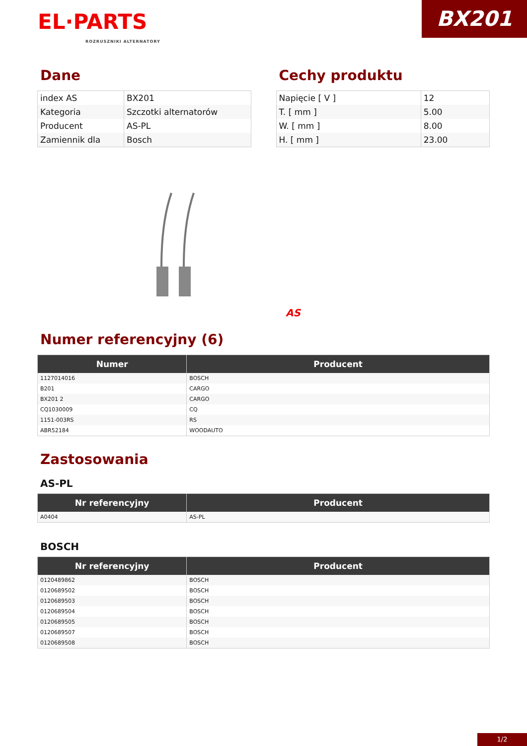BX201
EL·PARTS
ROZRUSZNIKI ALTERNATORY
Dane
| index AS | BX201 |
| Kategoria | Szczotki alternatorów |
| Producent | AS-PL |
| Zamiennik dla | Bosch |
Cechy produktu
| Napięcie [ V ] | 12 |
| T. [ mm ] | 5.00 |
| W. [ mm ] | 8.00 |
| H. [ mm ] | 23.00 |
AS
Numer referencyjny (6)
| Numer | Producent |
| --- | --- |
| 1127014016 | BOSCH |
| B201 | CARGO |
| BX201 2 | CARGO |
| CQ1030009 | CQ |
| 1151-003RS | RS |
| ABR52184 | WOODAUTO |
Zastosowania
AS-PL
| Nr referencyjny | Producent |
| --- | --- |
| A0404 | AS-PL |
BOSCH
| Nr referencyjny | Producent |
| --- | --- |
| 0120489862 | BOSCH |
| 0120689502 | BOSCH |
| 0120689503 | BOSCH |
| 0120689504 | BOSCH |
| 0120689505 | BOSCH |
| 0120689507 | BOSCH |
| 0120689508 | BOSCH |
1/2